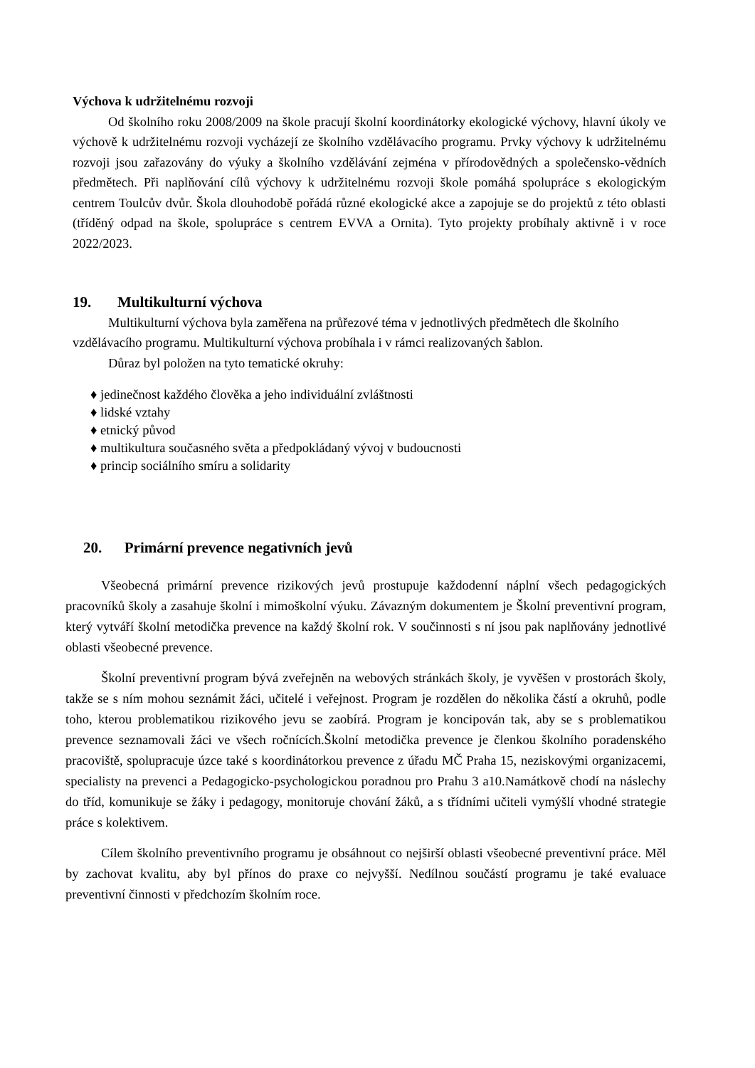Výchova k udržitelnému rozvoji
Od školního roku 2008/2009 na škole pracují školní koordinátorky ekologické výchovy, hlavní úkoly ve výchově k udržitelnému rozvoji vycházejí ze školního vzdělávacího programu. Prvky výchovy k udržitelnému rozvoji jsou zařazovány do výuky a školního vzdělávání zejména v přírodovědných a společensko-vědních předmětech. Při naplňování cílů výchovy k udržitelnému rozvoji škole pomáhá spolupráce s ekologickým centrem Toulcův dvůr. Škola dlouhodobě pořádá různé ekologické akce a zapojuje se do projektů z této oblasti (tříděný odpad na škole, spolupráce s centrem EVVA a Ornita). Tyto projekty probíhaly aktivně i v roce 2022/2023.
19. Multikulturní výchova
Multikulturní výchova byla zaměřena na průřezové téma v jednotlivých předmětech dle školního vzdělávacího programu. Multikulturní výchova probíhala i v rámci realizovaných šablon.
Důraz byl položen na tyto tematické okruhy:
♦ jedinečnost každého člověka a jeho individuální zvláštnosti
♦ lidské vztahy
♦ etnický původ
♦ multikultura současného světa a předpokládaný vývoj v budoucnosti
♦ princip sociálního smíru a solidarity
20. Primární prevence negativních jevů
Všeobecná primární prevence rizikových jevů prostupuje každodenní náplní všech pedagogických pracovníků školy a zasahuje školní i mimoškolní výuku. Závazným dokumentem je Školní preventivní program, který vytváří školní metodička prevence na každý školní rok. V součinnosti s ní jsou pak naplňovány jednotlivé oblasti všeobecné prevence.
Školní preventivní program bývá zveřejněn na webových stránkách školy, je vyvěšen v prostorách školy, takže se s ním mohou seznámit žáci, učitelé i veřejnost. Program je rozdělen do několika částí a okruhů, podle toho, kterou problematikou rizikového jevu se zaobírá. Program je koncipován tak, aby se s problematikou prevence seznamovali žáci ve všech ročnících.Školní metodička prevence je členkou školního poradenského pracoviště, spolupracuje úzce také s koordinátorkou prevence z úřadu MČ Praha 15, neziskovými organizacemi, specialisty na prevenci a Pedagogicko-psychologickou poradnou pro Prahu 3 a10.Namátkově chodí na náslechy do tříd, komunikuje se žáky i pedagogy, monitoruje chování žáků, a s třídními učiteli vymýšlí vhodné strategie práce s kolektivem.
Cílem školního preventivního programu je obsáhnout co nejširší oblasti všeobecné preventivní práce. Měl by zachovat kvalitu, aby byl přínos do praxe co nejvyšší. Nedílnou součástí programu je také evaluace preventivní činnosti v předchozím školním roce.